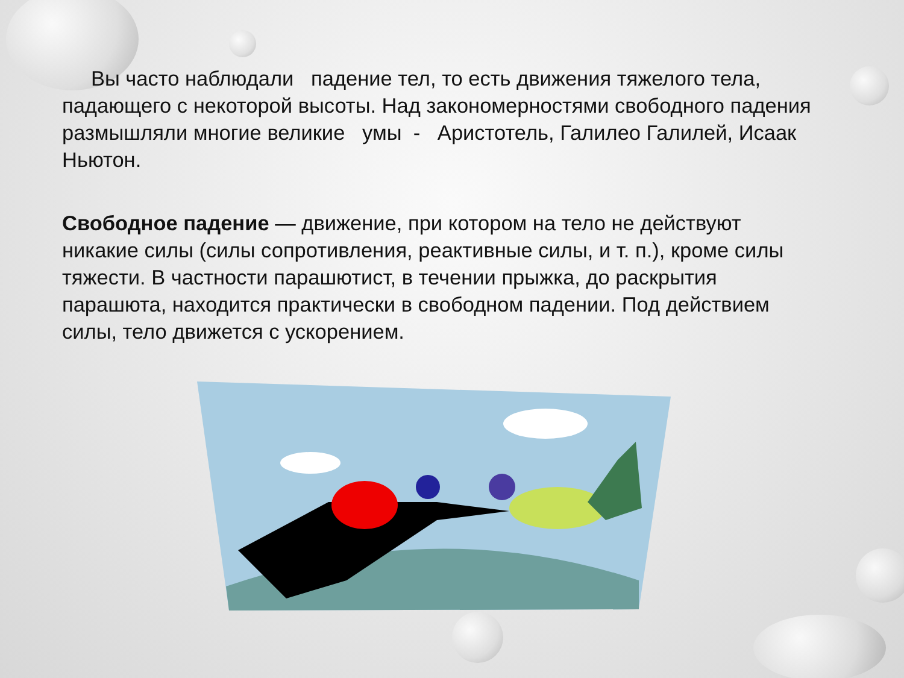Вы часто наблюдали падение тел, то есть движения тяжелого тела, падающего с некоторой высоты. Над закономерностями свободного падения размышляли многие великие умы - Аристотель, Галилео Галилей, Исаак Ньютон.
Свободное падение — движение, при котором на тело не действуют никакие силы (силы сопротивления, реактивные силы, и т. п.), кроме силы тяжести. В частности парашютист, в течении прыжка, до раскрытия парашюта, находится практически в свободном падении. Под действием силы, тело движется с ускорением.